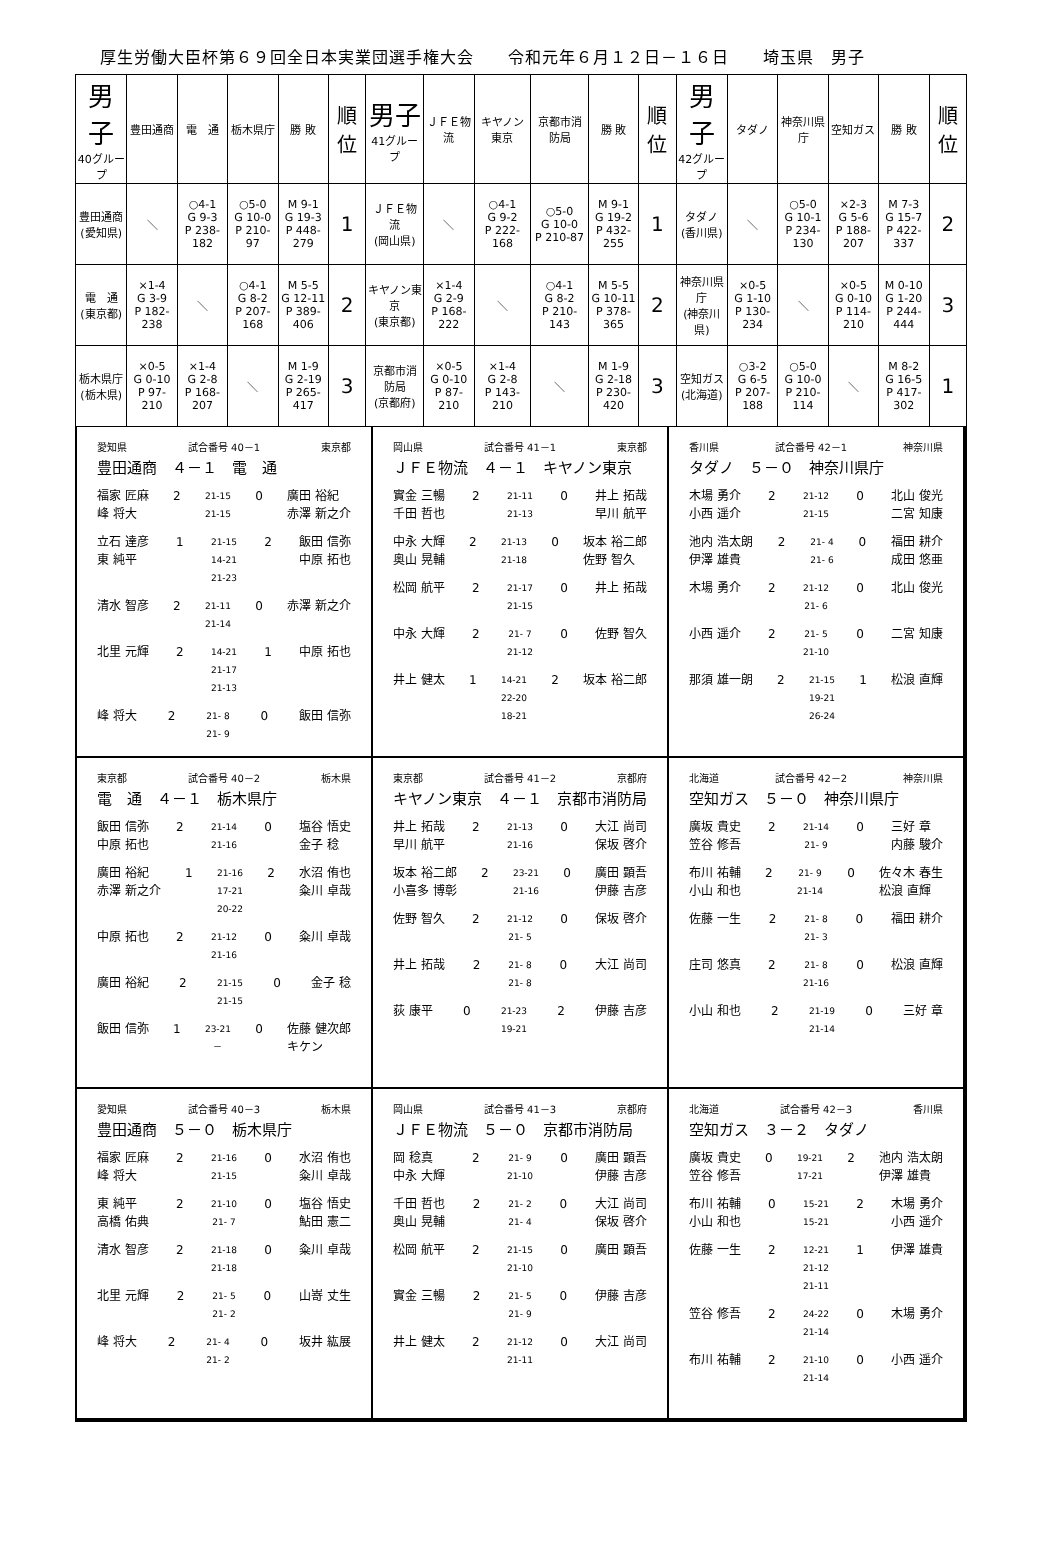厚生労働大臣杯第６９回全日本実業団選手権大会　　令和元年６月１２日－１６日　　埼玉県　男子
| 男子 40グループ | 豊田通商 | 電 通 | 栃木県庁 | 勝 敗 | 順位 | 男子 41グループ | ＪＦＥ物流 | キヤノン東京 | 京都市消防局 | 勝 敗 | 順位 | 男子 42グループ | タダノ | 神奈川県庁 | 空知ガス | 勝 敗 | 順位 |
| 豊田通商 (愛知県) | ＼ | ○4-1 G 9-3 P 238-182 | ○5-0 G 10-0 P 210-97 | M 9-1 G 19-3 P 448-279 | 1 | ＪＦＥ物流 (岡山県) | ＼ | ○4-1 G 9-2 P 222-168 | ○5-0 G 10-0 P 210-87 | M 9-1 G 19-2 P 432-255 | 1 | タダノ (香川県) | ＼ | ○5-0 G 10-1 P 234-130 | ×2-3 G 5-6 P 188-207 | M 7-3 G 15-7 P 422-337 | 2 |
| 電 通 (東京都) | ×1-4 G 3-9 P 182-238 | ＼ | ○4-1 G 8-2 P 207-168 | M 5-5 G 12-11 P 389-406 | 2 | キヤノン東京 (東京都) | ×1-4 G 2-9 P 168-222 | ＼ | ○4-1 G 8-2 P 210-143 | M 5-5 G 10-11 P 378-365 | 2 | 神奈川県庁 (神奈川県) | ×0-5 G 1-10 P 130-234 | ＼ | ×0-5 G 0-10 P 114-210 | M 0-10 G 1-20 P 244-444 | 3 |
| 栃木県庁 (栃木県) | ×0-5 G 0-10 P 97-210 | ×1-4 G 2-8 P 168-207 | ＼ | M 1-9 G 2-19 P 265-417 | 3 | 京都市消防局 (京都府) | ×0-5 G 0-10 P 87-210 | ×1-4 G 2-8 P 143-210 | ＼ | M 1-9 G 2-18 P 230-420 | 3 | 空知ガス (北海道) | ○3-2 G 6-5 P 207-188 | ○5-0 G 10-0 P 210-114 | ＼ | M 8-2 G 16-5 P 417-302 | 1 |
愛知県 試合番号 40－1 東京都
豊田通商　４－１　電　通
福家 匠麻
峰 将大 2 21-15
21-15 0 廣田 裕紀
赤澤 新之介
立石 達彦
東 純平 1 21-15
14-21
21-23 2 飯田 信弥
中原 拓也
清水 智彦 2 21-11
21-14 0 赤澤 新之介
北里 元輝 2 14-21
21-17
21-13 1 中原 拓也
峰 将大 2 21- 8
21- 9 0 飯田 信弥
岡山県 試合番号 41－1 東京都
ＪＦＥ物流　４－１　キヤノン東京
實金 三暢
千田 哲也 2 21-11
21-13 0 井上 拓哉
早川 航平
中永 大輝
奥山 晃輔 2 21-13
21-18 0 坂本 裕二郎
佐野 智久
松岡 航平 2 21-17
21-15 0 井上 拓哉
中永 大輝 2 21- 7
21-12 0 佐野 智久
井上 健太 1 14-21
22-20
18-21 2 坂本 裕二郎
香川県 試合番号 42－1 神奈川県
タダノ　５－０　神奈川県庁
木場 勇介
小西 遥介 2 21-12
21-15 0 北山 俊光
二宮 知康
池内 浩太朗
伊澤 雄貴 2 21- 4
21- 6 0 福田 耕介
成田 悠亜
木場 勇介 2 21-12
21- 6 0 北山 俊光
小西 遥介 2 21- 5
21-10 0 二宮 知康
那須 雄一朗 2 21-15
19-21
26-24 1 松浪 直輝
東京都 試合番号 40－2 栃木県
電　通　４－１　栃木県庁
飯田 信弥
中原 拓也 2 21-14
21-16 0 塩谷 悟史
金子 稔
廣田 裕紀
赤澤 新之介 1 21-16
17-21
20-22 2 水沼 侑也
粂川 卓哉
中原 拓也 2 21-12
21-16 0 粂川 卓哉
廣田 裕紀 2 21-15
21-15 0 金子 稔
飯田 信弥 1 23-21
－ 0 佐藤 健次郎
キケン
東京都 試合番号 41－2 京都府
キヤノン東京　４－１　京都市消防局
井上 拓哉
早川 航平 2 21-13
21-16 0 大江 尚司
保坂 啓介
坂本 裕二郎
小喜多 博彰 2 23-21
21-16 0 廣田 顕吾
伊藤 吉彦
佐野 智久 2 21-12
21- 5 0 保坂 啓介
井上 拓哉 2 21- 8
21- 8 0 大江 尚司
荻 康平 0 21-23
19-21 2 伊藤 吉彦
北海道 試合番号 42－2 神奈川県
空知ガス　５－０　神奈川県庁
廣坂 貴史
笠谷 修吾 2 21-14
21- 9 0 三好 章
内藤 駿介
布川 祐輔
小山 和也 2 21- 9
21-14 0 佐々木 春生
松浪 直輝
佐藤 一生 2 21- 8
21- 3 0 福田 耕介
庄司 悠真 2 21- 8
21-16 0 松浪 直輝
小山 和也 2 21-19
21-14 0 三好 章
愛知県 試合番号 40－3 栃木県
豊田通商　５－０　栃木県庁
福家 匠麻
峰 将大 2 21-16
21-15 0 水沼 侑也
粂川 卓哉
東 純平
高橋 佑典 2 21-10
21- 7 0 塩谷 悟史
鮎田 憲二
清水 智彦 2 21-18
21-18 0 粂川 卓哉
北里 元輝 2 21- 5
21- 2 0 山嵜 丈生
峰 将大 2 21- 4
21- 2 0 坂井 紘展
岡山県 試合番号 41－3 京都府
ＪＦＥ物流　５－０　京都市消防局
岡 稔真
中永 大輝 2 21- 9
21-10 0 廣田 顕吾
伊藤 吉彦
千田 哲也
奥山 晃輔 2 21- 2
21- 4 0 大江 尚司
保坂 啓介
松岡 航平 2 21-15
21-10 0 廣田 顕吾
實金 三暢 2 21- 5
21- 9 0 伊藤 吉彦
井上 健太 2 21-12
21-11 0 大江 尚司
北海道 試合番号 42－3 香川県
空知ガス　３－２　タダノ
廣坂 貴史
笠谷 修吾 0 19-21
17-21 2 池内 浩太朗
伊澤 雄貴
布川 祐輔
小山 和也 0 15-21
15-21 2 木場 勇介
小西 遥介
佐藤 一生 2 12-21
21-12
21-11 1 伊澤 雄貴
笠谷 修吾 2 24-22
21-14 0 木場 勇介
布川 祐輔 2 21-10
21-14 0 小西 遥介